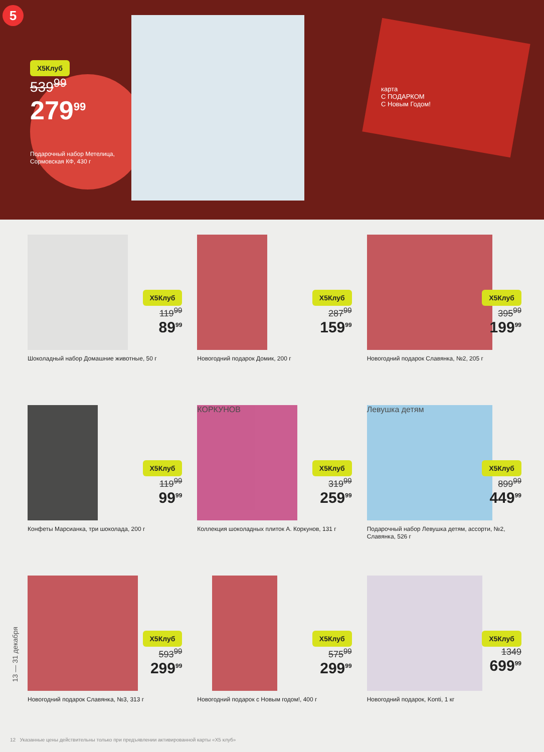5
X5Клуб
539<sup>99</sup>
279<sup>99</sup>
Подарочный набор Метелица,
Сормовская КФ, 430 г
карта
С ПОДАРКОМ
С Новым Годом!
X5Клуб
119<sup>99</sup>
89<sup>99</sup>
Шоколадный набор Домашние животные, 50 г
X5Клуб
287<sup>99</sup>
159<sup>99</sup>
Новогодний подарок Домик, 200 г
X5Клуб
395<sup>99</sup>
199<sup>99</sup>
Новогодний подарок Славянка, №2, 205 г
X5Клуб
119<sup>99</sup>
99<sup>99</sup>
Конфеты Марсианка, три шоколада, 200 г
КОРКУНОВ
X5Клуб
319<sup>99</sup>
259<sup>99</sup>
Коллекция шоколадных плиток А. Коркунов, 131 г
Левушка детям
X5Клуб
899<sup>99</sup>
449<sup>99</sup>
Подарочный набор Левушка детям, ассорти, №2, Славянка, 526 г
X5Клуб
593<sup>99</sup>
299<sup>99</sup>
Новогодний подарок Славянка, №3, 313 г
X5Клуб
575<sup>99</sup>
299<sup>99</sup>
Новогодний подарок с Новым годом!, 400 г
X5Клуб
1349
699<sup>99</sup>
Новогодний подарок, Konti, 1 кг
13 — 31 декабря
12 Указанные цены действительны только при предъявлении активированной карты «X5 клуб»